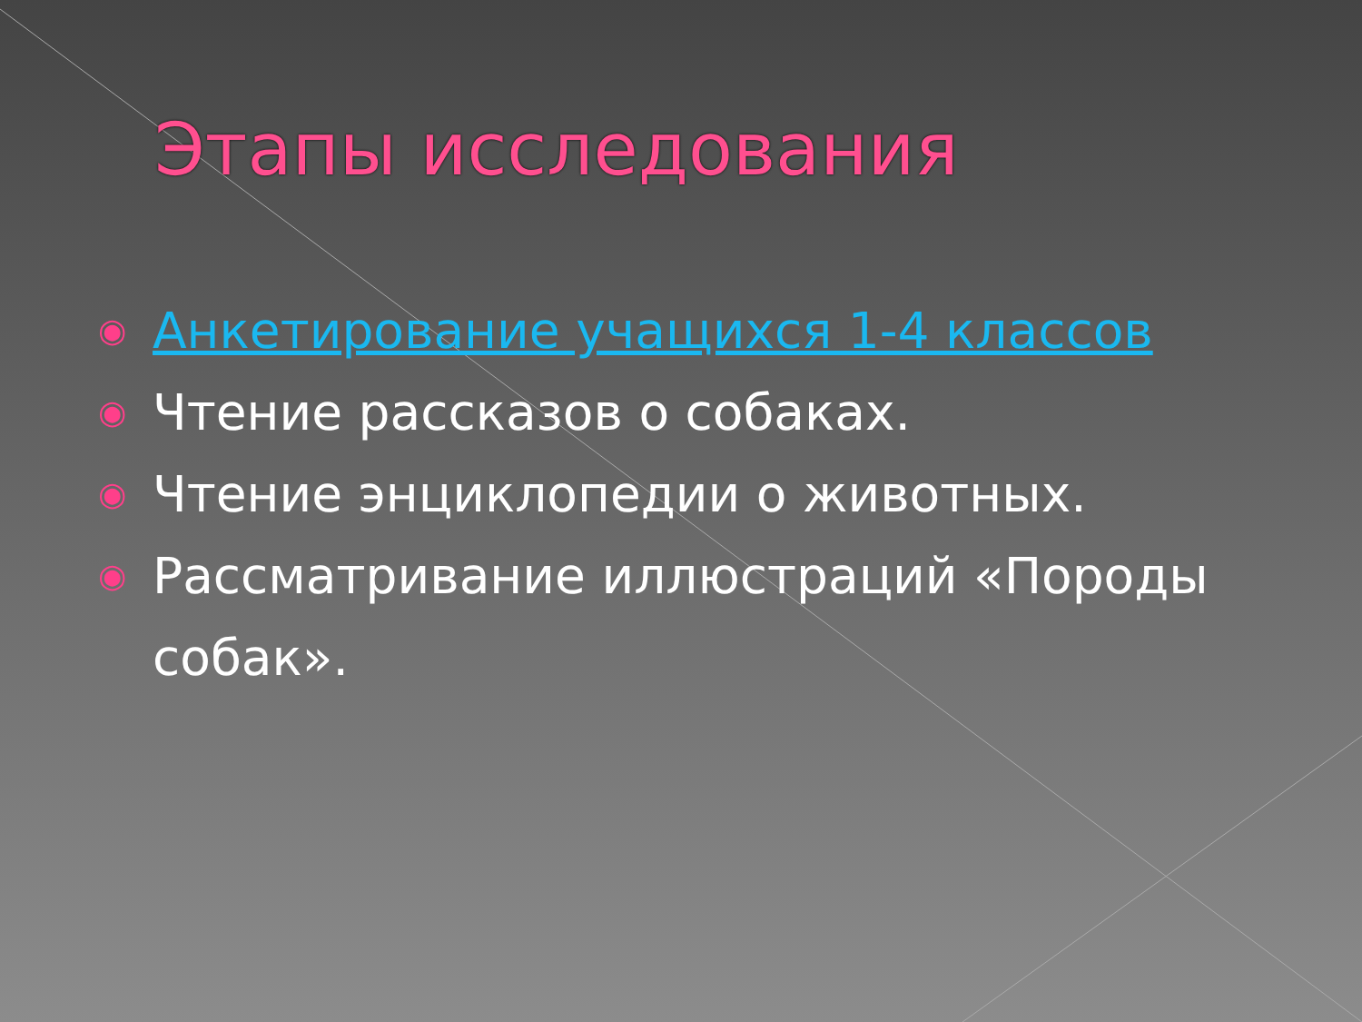Этапы исследования
◉ Анкетирование учащихся 1-4 классов
◉ Чтение рассказов о собаках.
◉ Чтение энциклопедии о животных.
◉ Рассматривание иллюстраций «Породы собак».